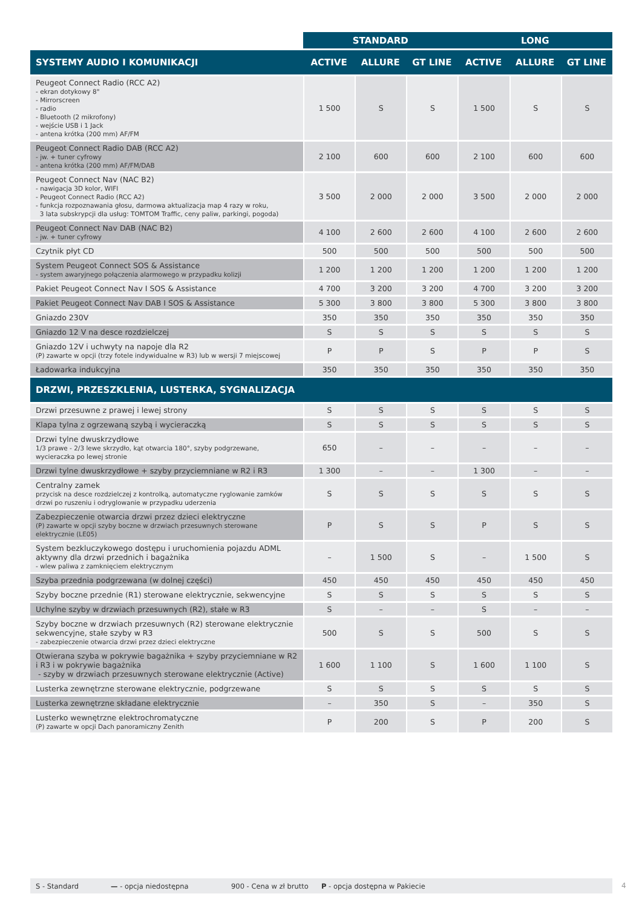| | STANDARD | | | LONG | | |
| --- | --- | --- | --- | --- | --- | --- |
| SYSTEMY AUDIO I KOMUNIKACJI | ACTIVE | ALLURE | GT LINE | ACTIVE | ALLURE | GT LINE |
| Peugeot Connect Radio (RCC A2) - ekran dotykowy 8" - Mirrorscreen - radio - Bluetooth (2 mikrofony) - wejście USB i 1 Jack - antena krótka (200 mm) AF/FM | 1 500 | S | S | 1 500 | S | S |
| Peugeot Connect Radio DAB (RCC A2) - jw. + tuner cyfrowy - antena krótka (200 mm) AF/FM/DAB | 2 100 | 600 | 600 | 2 100 | 600 | 600 |
| Peugeot Connect Nav (NAC B2) - nawigacja 3D kolor, WIFI - Peugeot Connect Radio (RCC A2) - funkcja rozpoznawania głosu, darmowa aktualizacja map 4 razy w roku, 3 lata subskrypcji dla usług: TOMTOM Traffic, ceny paliw, parkingi, pogoda) | 3 500 | 2 000 | 2 000 | 3 500 | 2 000 | 2 000 |
| Peugeot Connect Nav DAB (NAC B2) - jw. + tuner cyfrowy | 4 100 | 2 600 | 2 600 | 4 100 | 2 600 | 2 600 |
| Czytnik płyt CD | 500 | 500 | 500 | 500 | 500 | 500 |
| System Peugeot Connect SOS & Assistance - system awaryjnego połączenia alarmowego w przypadku kolizji | 1 200 | 1 200 | 1 200 | 1 200 | 1 200 | 1 200 |
| Pakiet Peugeot Connect Nav I SOS & Assistance | 4 700 | 3 200 | 3 200 | 4 700 | 3 200 | 3 200 |
| Pakiet Peugeot Connect Nav DAB I SOS & Assistance | 5 300 | 3 800 | 3 800 | 5 300 | 3 800 | 3 800 |
| Gniazdo 230V | 350 | 350 | 350 | 350 | 350 | 350 |
| Gniazdo 12 V na desce rozdzielczej | S | S | S | S | S | S |
| Gniazdo 12V i uchwyty na napoje dla R2 (P) zawarte w opcji (trzy fotele indywidualne w R3) lub w wersji 7 miejscowej | P | P | S | P | P | S |
| Ładowarka indukcyjna | 350 | 350 | 350 | 350 | 350 | 350 |
| DRZWI, PRZESZKLENIA, LUSTERKA, SYGNALIZACJA | | | | | | |
| Drzwi przesuwne z prawej i lewej strony | S | S | S | S | S | S |
| Klapa tylna z ogrzewaną szybą i wycieraczką | S | S | S | S | S | S |
| Drzwi tylne dwuskrzydłowe 1/3 prawe - 2/3 lewe skrzydło, kąt otwarcia 180°, szyby podgrzewane, wycieraczka po lewej stronie | 650 | – | – | – | – | – |
| Drzwi tylne dwuskrzydłowe + szyby przyciemniane w R2 i R3 | 1 300 | – | – | 1 300 | – | – |
| Centralny zamek przycisk na desce rozdzielczej z kontrolką, automatyczne ryglowanie zamków drzwi po ruszeniu i odryglowanie w przypadku uderzenia | S | S | S | S | S | S |
| Zabezpieczenie otwarcia drzwi przez dzieci elektryczne (P) zawarte w opcji szyby boczne w drzwiach przesuwnych sterowane elektrycznie (LE05) | P | S | S | P | S | S |
| System bezkluczykowego dostępu i uruchomienia pojazdu ADML aktywny dla drzwi przednich i bagażnika - wlew paliwa z zamknięciem elektrycznym | – | 1 500 | S | – | 1 500 | S |
| Szyba przednia podgrzewana (w dolnej części) | 450 | 450 | 450 | 450 | 450 | 450 |
| Szyby boczne przednie (R1) sterowane elektrycznie, sekwencyjne | S | S | S | S | S | S |
| Uchylne szyby w drzwiach przesuwnych (R2), stałe w R3 | S | – | – | S | – | – |
| Szyby boczne w drzwiach przesuwnych (R2) sterowane elektrycznie sekwencyjne, stałe szyby w R3 - zabezpieczenie otwarcia drzwi przez dzieci elektryczne | 500 | S | S | 500 | S | S |
| Otwierana szyba w pokrywie bagażnika + szyby przyciemniane w R2 i R3 i w pokrywie bagażnika - szyby w drzwiach przesuwnych sterowane elektrycznie (Active) | 1 600 | 1 100 | S | 1 600 | 1 100 | S |
| Lusterka zewnętrzne sterowane elektrycznie, podgrzewane | S | S | S | S | S | S |
| Lusterka zewnętrzne składane elektrycznie | – | 350 | S | – | 350 | S |
| Lusterko wewnętrzne elektrochromatyczne (P) zawarte w opcji Dach panoramiczny Zenith | P | 200 | S | P | 200 | S |
S - Standard — - opcja niedostępna 900 - Cena w zł brutto P - opcja dostępna w Pakiecie 4